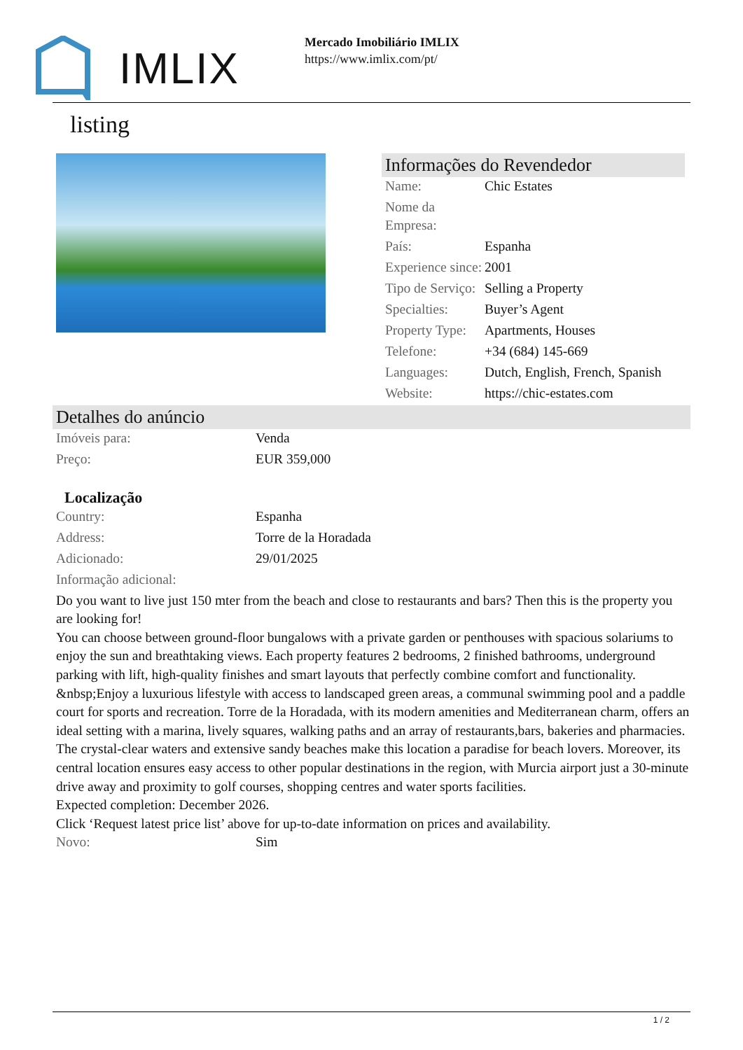IMLIX
Mercado Imobiliário IMLIX
https://www.imlix.com/pt/
listing
Informações do Revendedor
| Name: | Chic Estates |
| Nome da Empresa: | |
| País: | Espanha |
| Experience since: | 2001 |
| Tipo de Serviço: | Selling a Property |
| Specialties: | Buyer’s Agent |
| Property Type: | Apartments, Houses |
| Telefone: | +34 (684) 145-669 |
| Languages: | Dutch, English, French, Spanish |
| Website: | https://chic-estates.com |
Detalhes do anúncio
| Imóveis para: | Venda |
| Preço: | EUR 359,000 |
Localização
| Country: | Espanha |
| Address: | Torre de la Horadada |
| Adicionado: | 29/01/2025 |
| Informação adicional: | |
Do you want to live just 150 mter from the beach and close to restaurants and bars? Then this is the property you are looking for!
You can choose between ground-floor bungalows with a private garden or penthouses with spacious solariums to enjoy the sun and breathtaking views. Each property features 2 bedrooms, 2 finished bathrooms, underground parking with lift, high-quality finishes and smart layouts that perfectly combine comfort and functionality.
&nbsp;Enjoy a luxurious lifestyle with access to landscaped green areas, a communal swimming pool and a paddle court for sports and recreation. Torre de la Horadada, with its modern amenities and Mediterranean charm, offers an ideal setting with a marina, lively squares, walking paths and an array of restaurants,bars, bakeries and pharmacies.
The crystal-clear waters and extensive sandy beaches make this location a paradise for beach lovers. Moreover, its central location ensures easy access to other popular destinations in the region, with Murcia airport just a 30-minute drive away and proximity to golf courses, shopping centres and water sports facilities.
Expected completion: December 2026.
Click ‘Request latest price list’ above for up-to-date information on prices and availability.
| Novo: | Sim |
1 / 2